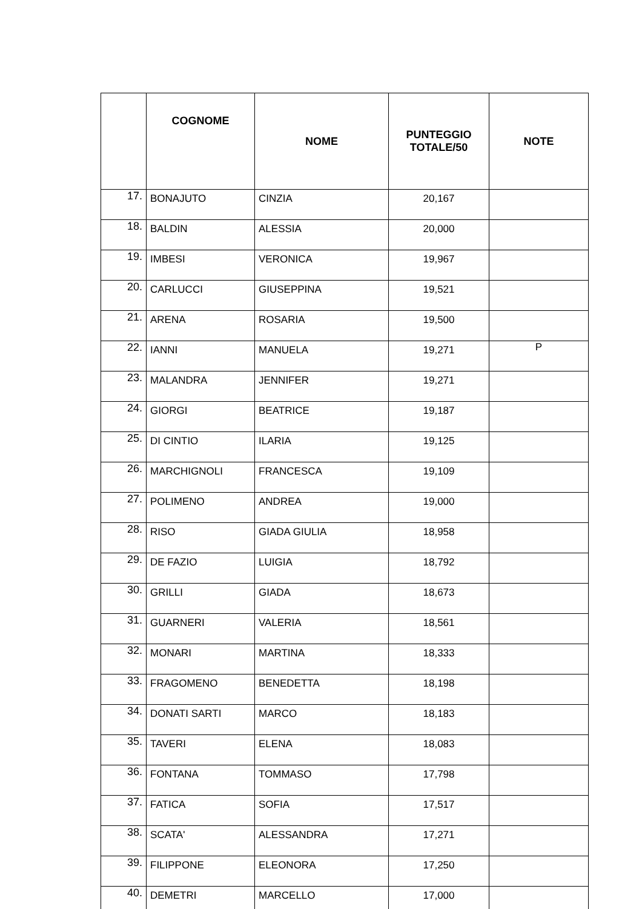| | COGNOME | NOME | PUNTEGGIO TOTALE/50 | NOTE |
| --- | --- | --- | --- | --- |
| 17. | BONAJUTO | CINZIA | 20,167 | |
| 18. | BALDIN | ALESSIA | 20,000 | |
| 19. | IMBESI | VERONICA | 19,967 | |
| 20. | CARLUCCI | GIUSEPPINA | 19,521 | |
| 21. | ARENA | ROSARIA | 19,500 | |
| 22. | IANNI | MANUELA | 19,271 | P |
| 23. | MALANDRA | JENNIFER | 19,271 | |
| 24. | GIORGI | BEATRICE | 19,187 | |
| 25. | DI CINTIO | ILARIA | 19,125 | |
| 26. | MARCHIGNOLI | FRANCESCA | 19,109 | |
| 27. | POLIMENO | ANDREA | 19,000 | |
| 28. | RISO | GIADA GIULIA | 18,958 | |
| 29. | DE FAZIO | LUIGIA | 18,792 | |
| 30. | GRILLI | GIADA | 18,673 | |
| 31. | GUARNERI | VALERIA | 18,561 | |
| 32. | MONARI | MARTINA | 18,333 | |
| 33. | FRAGOMENO | BENEDETTA | 18,198 | |
| 34. | DONATI SARTI | MARCO | 18,183 | |
| 35. | TAVERI | ELENA | 18,083 | |
| 36. | FONTANA | TOMMASO | 17,798 | |
| 37. | FATICA | SOFIA | 17,517 | |
| 38. | SCATA' | ALESSANDRA | 17,271 | |
| 39. | FILIPPONE | ELEONORA | 17,250 | |
| 40. | DEMETRI | MARCELLO | 17,000 | |